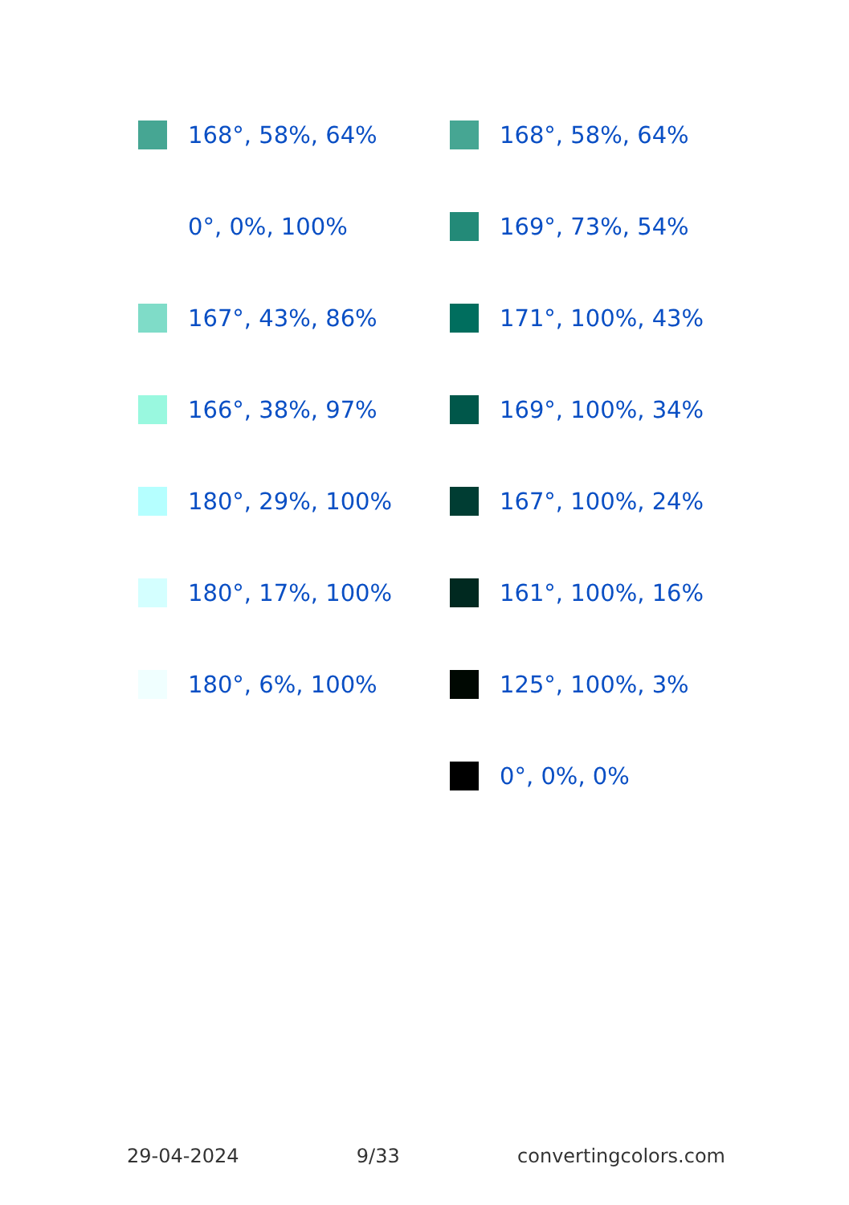168°, 58%, 64%
0°, 0%, 100%
167°, 43%, 86%
166°, 38%, 97%
180°, 29%, 100%
180°, 17%, 100%
180°, 6%, 100%
168°, 58%, 64%
169°, 73%, 54%
171°, 100%, 43%
169°, 100%, 34%
167°, 100%, 24%
161°, 100%, 16%
125°, 100%, 3%
0°, 0%, 0%
29-04-2024 9/33 convertingcolors.com